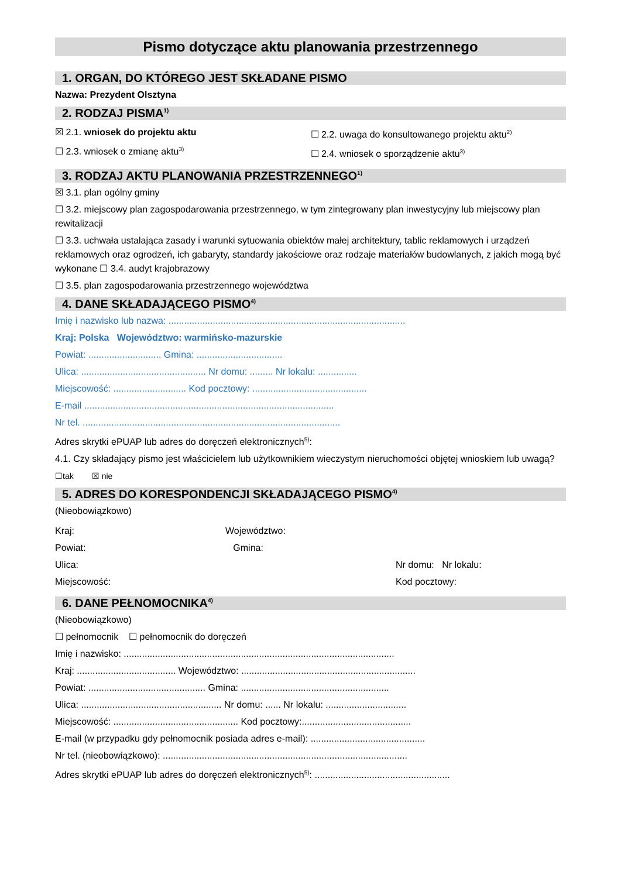Pismo dotyczące aktu planowania przestrzennego
1. ORGAN, DO KTÓREGO JEST SKŁADANE PISMO
Nazwa: Prezydent Olsztyna
2. RODZAJ PISMA<sup>1)</sup>
☒ 2.1. wniosek do projektu aktu
☐ 2.3. wniosek o zmianę aktu<sup>3)</sup>
☐ 2.2. uwaga do konsultowanego projektu aktu<sup>2)</sup>
☐ 2.4. wniosek o sporządzenie aktu<sup>3)</sup>
3. RODZAJ AKTU PLANOWANIA PRZESTRZENNEGO<sup>1)</sup>
☒ 3.1. plan ogólny gminy
☐ 3.2. miejscowy plan zagospodarowania przestrzennego, w tym zintegrowany plan inwestycyjny lub miejscowy plan rewitalizacji
☐ 3.3. uchwała ustalająca zasady i warunki sytuowania obiektów małej architektury, tablic reklamowych i urządzeń reklamowych oraz ogrodzeń, ich gabaryty, standardy jakościowe oraz rodzaje materiałów budowlanych, z jakich mogą być wykonane ☐ 3.4. audyt krajobrazowy
☐ 3.5. plan zagospodarowania przestrzennego województwa
4. DANE SKŁADAJĄCEGO PISMO<sup>4)</sup>
Imię i nazwisko lub nazwa: ...........................................................................................
Kraj: Polska Województwo: warmińsko-mazurskie
Powiat: ............................ Gmina: .................................
Ulica: ................................................ Nr domu: ......... Nr lokalu: ...............
Miejscowość: ............................ Kod pocztowy: ............................................
E-mail ................................................................................................
Nr tel. ...................................................................................................
Adres skrytki ePUAP lub adres do doręczeń elektronicznych<sup>5)</sup>:
4.1. Czy składający pismo jest właścicielem lub użytkownikiem wieczystym nieruchomości objętej wnioskiem lub uwagą?
☐tak ☒ nie
5. ADRES DO KORESPONDENCJI SKŁADAJĄCEGO PISMO<sup>4)</sup>
(Nieobowiązkowo)
Kraj:
Powiat:
Ulica:
Miejscowość:
Województwo:
Gmina:
Nr domu: Nr lokalu:
Kod pocztowy:
6. DANE PEŁNOMOCNIKA<sup>4)</sup>
(Nieobowiązkowo)
☐ pełnomocnik ☐ pełnomocnik do doręczeń
Imię i nazwisko: ........................................................................................................
Kraj: ...................................... Województwo: ...................................................................
Powiat: ............................................. Gmina: .........................................................
Ulica: ...................................................... Nr domu: ...... Nr lokalu: ...............................
Miejscowość: ................................................ Kod pocztowy:..........................................
E-mail (w przypadku gdy pełnomocnik posiada adres e-mail): ............................................
Nr tel. (nieobowiązkowo): ..............................................................................................
Adres skrytki ePUAP lub adres do doręczeń elektronicznych<sup>5)</sup>: ....................................................